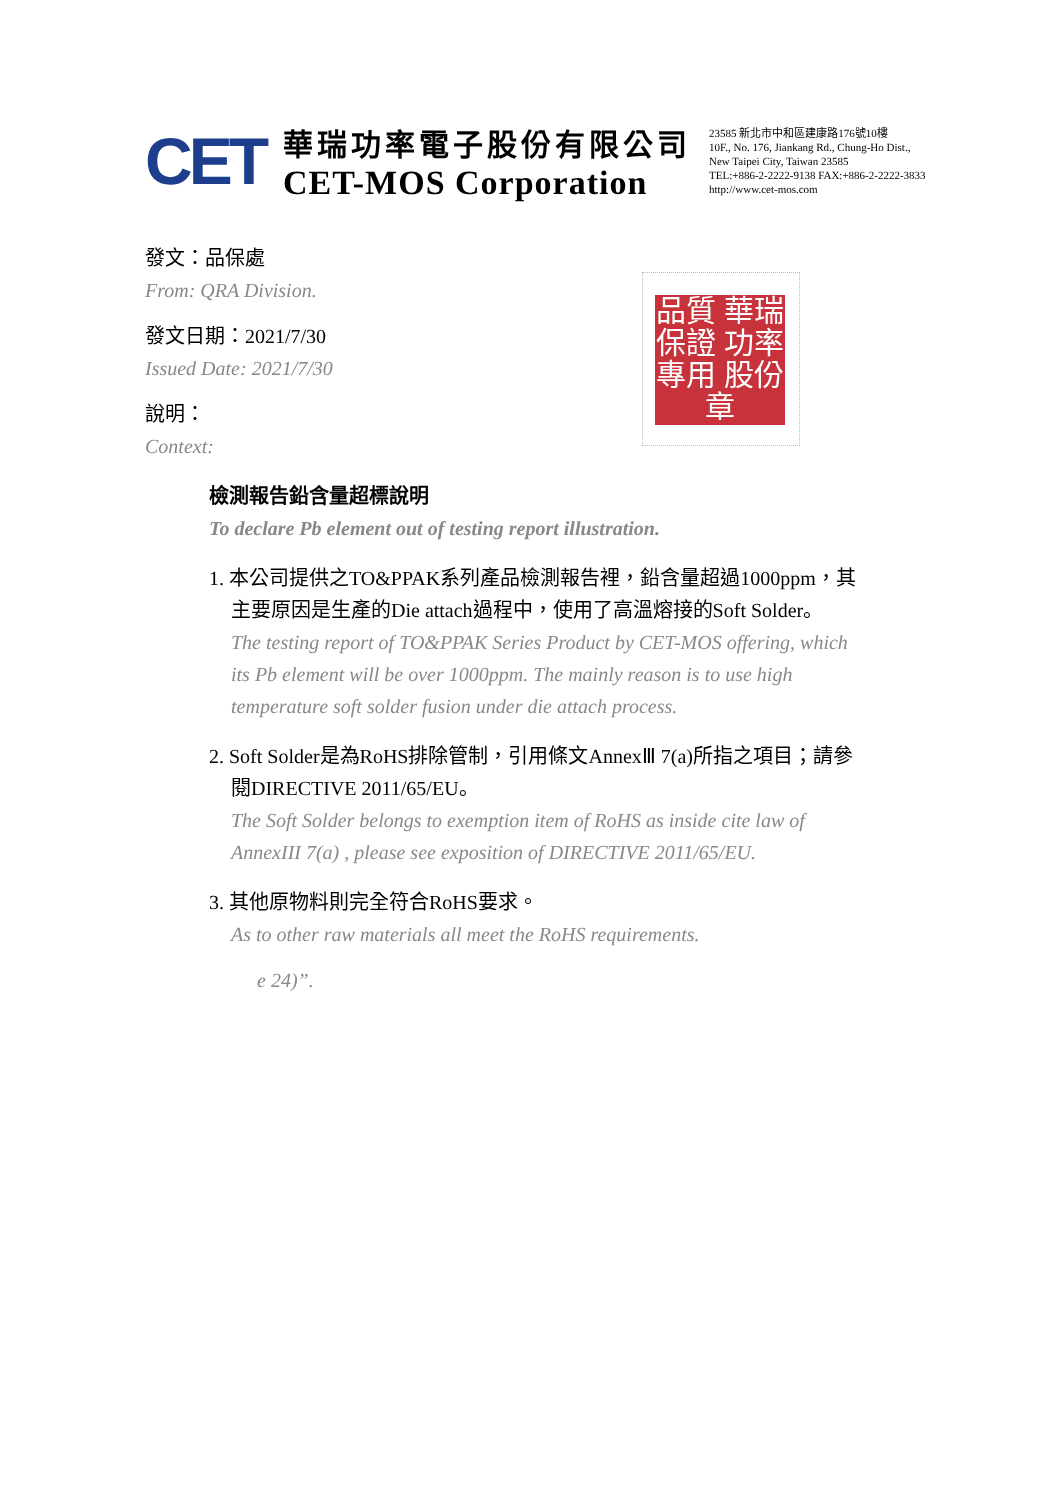CET
華瑞功率電子股份有限公司
CET-MOS Corporation
23585 新北市中和區建康路176號10樓
10F., No. 176, Jiankang Rd., Chung-Ho Dist.,
New Taipei City, Taiwan 23585
TEL:+886-2-2222-9138 FAX:+886-2-2222-3833
http://www.cet-mos.com
品質 華瑞 保證 功率 專用 股份 章
發文：品保處
From: QRA Division.
發文日期：2021/7/30
Issued Date: 2021/7/30
說明：
Context:
檢測報告鉛含量超標說明
To declare Pb element out of testing report illustration.
1. 本公司提供之TO&PPAK系列產品檢測報告裡，鉛含量超過1000ppm，其
主要原因是生產的Die attach過程中，使用了高溫熔接的Soft Solder。
The testing report of TO&PPAK Series Product by CET-MOS offering, which
its Pb element will be over 1000ppm. The mainly reason is to use high
temperature soft solder fusion under die attach process.
2. Soft Solder是為RoHS排除管制，引用條文AnnexⅢ 7(a)所指之項目；請參
閱DIRECTIVE 2011/65/EU。
The Soft Solder belongs to exemption item of RoHS as inside cite law of
AnnexIII 7(a) , please see exposition of DIRECTIVE 2011/65/EU.
3. 其他原物料則完全符合RoHS要求。
As to other raw materials all meet the RoHS requirements.
e 24)”.